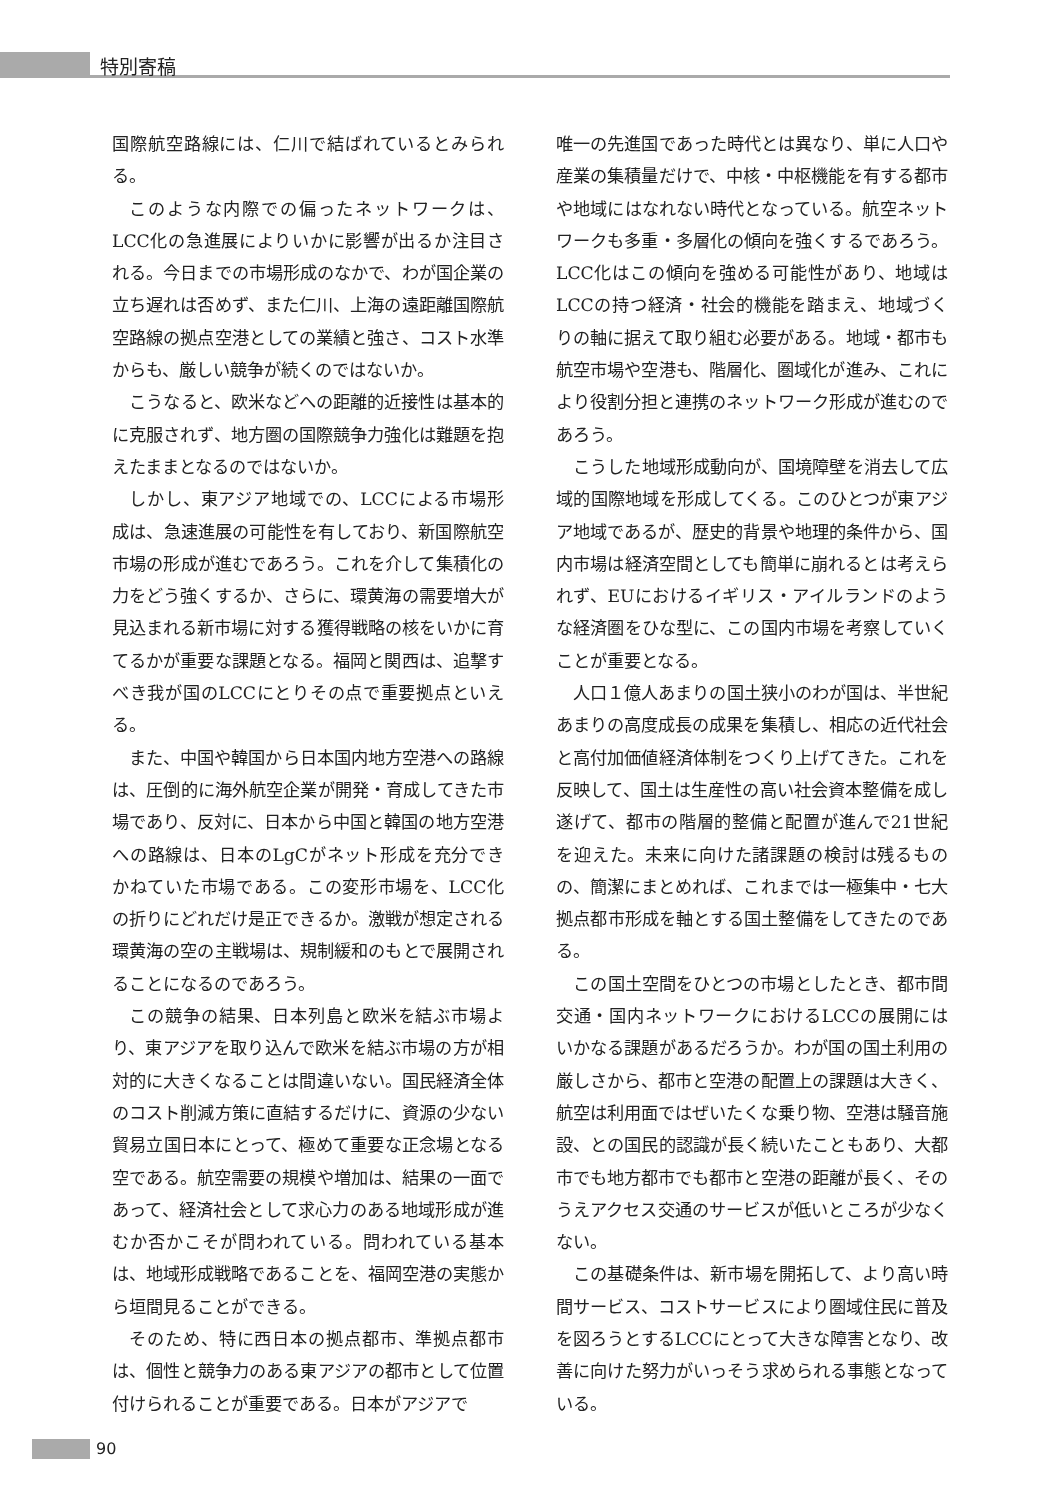特別寄稿
国際航空路線には、仁川で結ばれているとみられる。
このような内際での偏ったネットワークは、LCC化の急進展によりいかに影響が出るか注目される。今日までの市場形成のなかで、わが国企業の立ち遅れは否めず、また仁川、上海の遠距離国際航空路線の拠点空港としての業績と強さ、コスト水準からも、厳しい競争が続くのではないか。
こうなると、欧米などへの距離的近接性は基本的に克服されず、地方圏の国際競争力強化は難題を抱えたままとなるのではないか。
しかし、東アジア地域での、LCCによる市場形成は、急速進展の可能性を有しており、新国際航空市場の形成が進むであろう。これを介して集積化の力をどう強くするか、さらに、環黄海の需要増大が見込まれる新市場に対する獲得戦略の核をいかに育てるかが重要な課題となる。福岡と関西は、追撃すべき我が国のLCCにとりその点で重要拠点といえる。
また、中国や韓国から日本国内地方空港への路線は、圧倒的に海外航空企業が開発・育成してきた市場であり、反対に、日本から中国と韓国の地方空港への路線は、日本のLgCがネット形成を充分できかねていた市場である。この変形市場を、LCC化の折りにどれだけ是正できるか。激戦が想定される環黄海の空の主戦場は、規制緩和のもとで展開されることになるのであろう。
この競争の結果、日本列島と欧米を結ぶ市場より、東アジアを取り込んで欧米を結ぶ市場の方が相対的に大きくなることは間違いない。国民経済全体のコスト削減方策に直結するだけに、資源の少ない貿易立国日本にとって、極めて重要な正念場となる空である。航空需要の規模や増加は、結果の一面であって、経済社会として求心力のある地域形成が進むか否かこそが問われている。問われている基本は、地域形成戦略であることを、福岡空港の実態から垣間見ることができる。
そのため、特に西日本の拠点都市、準拠点都市は、個性と競争力のある東アジアの都市として位置付けられることが重要である。日本がアジアで
唯一の先進国であった時代とは異なり、単に人口や産業の集積量だけで、中核・中枢機能を有する都市や地域にはなれない時代となっている。航空ネットワークも多重・多層化の傾向を強くするであろう。LCC化はこの傾向を強める可能性があり、地域はLCCの持つ経済・社会的機能を踏まえ、地域づくりの軸に据えて取り組む必要がある。地域・都市も航空市場や空港も、階層化、圏域化が進み、これにより役割分担と連携のネットワーク形成が進むのであろう。
こうした地域形成動向が、国境障壁を消去して広域的国際地域を形成してくる。このひとつが東アジア地域であるが、歴史的背景や地理的条件から、国内市場は経済空間としても簡単に崩れるとは考えられず、EUにおけるイギリス・アイルランドのような経済圏をひな型に、この国内市場を考察していくことが重要となる。
人口１億人あまりの国土狭小のわが国は、半世紀あまりの高度成長の成果を集積し、相応の近代社会と高付加価値経済体制をつくり上げてきた。これを反映して、国土は生産性の高い社会資本整備を成し遂げて、都市の階層的整備と配置が進んで21世紀を迎えた。未来に向けた諸課題の検討は残るものの、簡潔にまとめれば、これまでは一極集中・七大拠点都市形成を軸とする国土整備をしてきたのである。
この国土空間をひとつの市場としたとき、都市間交通・国内ネットワークにおけるLCCの展開にはいかなる課題があるだろうか。わが国の国土利用の厳しさから、都市と空港の配置上の課題は大きく、航空は利用面ではぜいたくな乗り物、空港は騒音施設、との国民的認識が長く続いたこともあり、大都市でも地方都市でも都市と空港の距離が長く、そのうえアクセス交通のサービスが低いところが少なくない。
この基礎条件は、新市場を開拓して、より高い時間サービス、コストサービスにより圏域住民に普及を図ろうとするLCCにとって大きな障害となり、改善に向けた努力がいっそう求められる事態となっている。
90